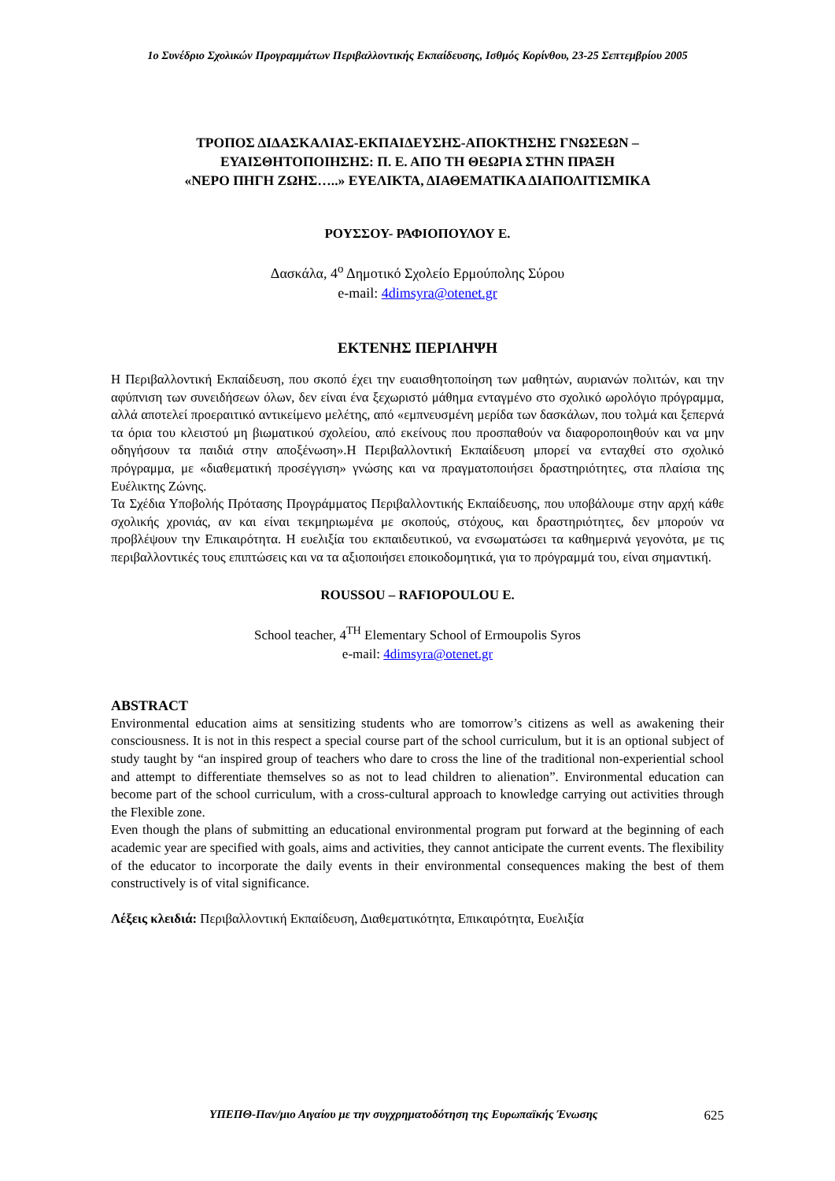1ο Συνέδριο Σχολικών Προγραμμάτων Περιβαλλοντικής Εκπαίδευσης, Ισθμός Κορίνθου, 23-25 Σεπτεμβρίου 2005
ΤΡΟΠΟΣ ΔΙΔΑΣΚΑΛΙΑΣ-ΕΚΠΑΙΔΕΥΣΗΣ-ΑΠΟΚΤΗΣΗΣ ΓΝΩΣΕΩΝ –
ΕΥΑΙΣΘΗΤΟΠΟΙΗΣΗΣ: Π. Ε. ΑΠΟ ΤΗ ΘΕΩΡΙΑ ΣΤΗΝ ΠΡΑΞΗ
«ΝΕΡΟ ΠΗΓΗ ΖΩΗΣ…..» ΕΥΕΛΙΚΤΑ, ΔΙΑΘΕΜΑΤΙΚΑ ΔΙΑΠΟΛΙΤΙΣΜΙΚΑ
ΡΟΥΣΣΟΥ- ΡΑΦΙΟΠΟΥΛΟΥ Ε.
Δασκάλα, 4<sup>ο</sup> Δημοτικό Σχολείο Ερμούπολης Σύρου
e-mail: 4dimsyra@otenet.gr
ΕΚΤΕΝΗΣ ΠΕΡΙΛΗΨΗ
Η Περιβαλλοντική Εκπαίδευση, που σκοπό έχει την ευαισθητοποίηση των μαθητών, αυριανών πολιτών, και την αφύπνιση των συνειδήσεων όλων, δεν είναι ένα ξεχωριστό μάθημα ενταγμένο στο σχολικό ωρολόγιο πρόγραμμα, αλλά αποτελεί προεραιτικό αντικείμενο μελέτης, από «εμπνευσμένη μερίδα των δασκάλων, που τολμά και ξεπερνά τα όρια του κλειστού μη βιωματικού σχολείου, από εκείνους που προσπαθούν να διαφοροποιηθούν και να μην οδηγήσουν τα παιδιά στην αποξένωση».Η Περιβαλλοντική Εκπαίδευση μπορεί να ενταχθεί στο σχολικό πρόγραμμα, με «διαθεματική προσέγγιση» γνώσης και να πραγματοποιήσει δραστηριότητες, στα πλαίσια της Ευέλικτης Ζώνης.
Τα Σχέδια Υποβολής Πρότασης Προγράμματος Περιβαλλοντικής Εκπαίδευσης, που υποβάλουμε στην αρχή κάθε σχολικής χρονιάς, αν και είναι τεκμηριωμένα με σκοπούς, στόχους, και δραστηριότητες, δεν μπορούν να προβλέψουν την Επικαιρότητα. Η ευελιξία του εκπαιδευτικού, να ενσωματώσει τα καθημερινά γεγονότα, με τις περιβαλλοντικές τους επιπτώσεις και να τα αξιοποιήσει εποικοδομητικά, για το πρόγραμμά του, είναι σημαντική.
ROUSSOU – RAFIOPOULOU E.
School teacher, 4<sup>TH</sup> Elementary School of Ermoupolis Syros
e-mail: 4dimsyra@otenet.gr
ABSTRACT
Environmental education aims at sensitizing students who are tomorrow’s citizens as well as awakening their consciousness. It is not in this respect a special course part of the school curriculum, but it is an optional subject of study taught by “an inspired group of teachers who dare to cross the line of the traditional non-experiential school and attempt to differentiate themselves so as not to lead children to alienation”. Environmental education can become part of the school curriculum, with a cross-cultural approach to knowledge carrying out activities through the Flexible zone.
Even though the plans of submitting an educational environmental program put forward at the beginning of each academic year are specified with goals, aims and activities, they cannot anticipate the current events. The flexibility of the educator to incorporate the daily events in their environmental consequences making the best of them constructively is of vital significance.
Λέξεις κλειδιά: Περιβαλλοντική Εκπαίδευση, Διαθεματικότητα, Επικαιρότητα, Ευελιξία
ΥΠΕΠΘ-Παν/μιο Αιγαίου με την συγχρηματοδότηση της Ευρωπαϊκής Ένωσης 625